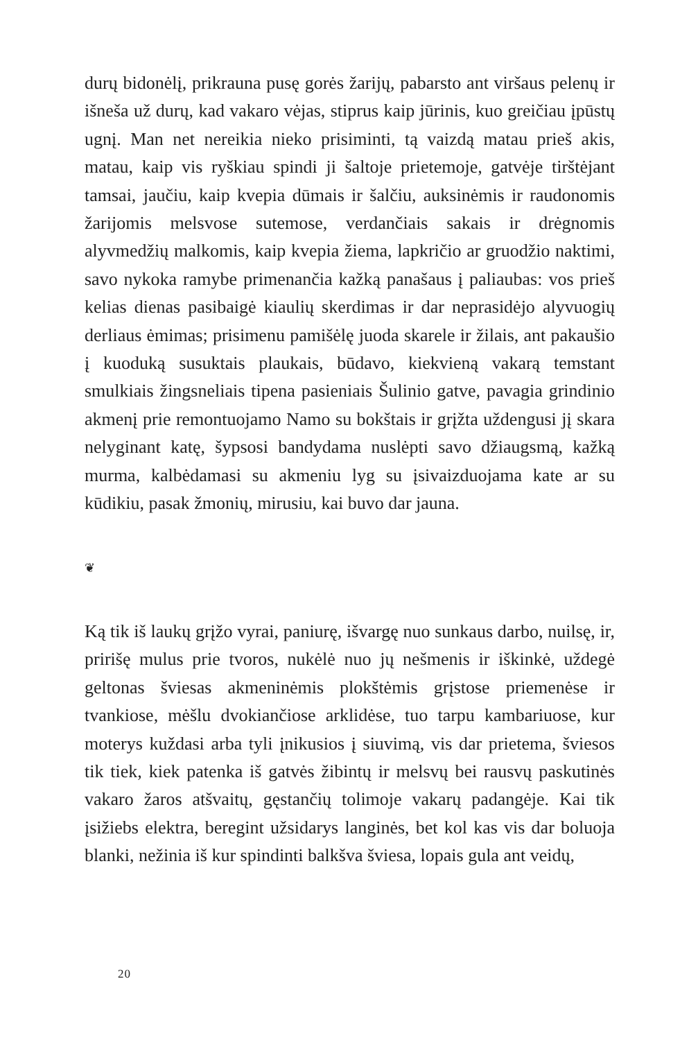durų bidonėlį, prikrauna pusę gorės žarijų, pabarsto ant viršaus pelenų ir išneša už durų, kad vakaro vėjas, stiprus kaip jūrinis, kuo greičiau įpūstų ugnį. Man net nereikia nieko prisiminti, tą vaizdą matau prieš akis, matau, kaip vis ryškiau spindi ji šaltoje prietemoje, gatvėje tirštėjant tamsai, jaučiu, kaip kvepia dūmais ir šalčiu, auksinėmis ir raudonomis žarijomis melsvose sutemose, verdančiais sakais ir drėgnomis alyvmedžių malkomis, kaip kvepia žiema, lapkričio ar gruodžio naktimi, savo nykoka ramybe primenančia kažką panašaus į paliaubas: vos prieš kelias dienas pasibaigė kiaulių skerdimas ir dar neprasidėjo alyvuogių derliaus ėmimas; prisimenu pamišėlę juoda skarele ir žilais, ant pakaušio į kuoduką susuktais plaukais, būdavo, kiekvieną vakarą temstant smulkiais žingsneliais tipena pasieniais Šulinio gatve, pavagia grindinio akmenį prie remontuojamo Namo su bokštais ir grįžta uždengusi jį skara nelyginant katę, šypsosi bandydama nuslėpti savo džiaugsmą, kažką murma, kalbėdamasi su akmeniu lyg su įsivaizduojama kate ar su kūdikiu, pasak žmonių, mirusiu, kai buvo dar jauna.
❦
Ką tik iš laukų grįžo vyrai, paniurę, išvargę nuo sunkaus darbo, nuilsę, ir, pririšę mulus prie tvoros, nukėlė nuo jų nešmenis ir iškinkė, uždegė geltonas šviesas akmeninėmis plokštėmis grįstose priemenėse ir tvankiose, mėšlu dvokiančiose arklidėse, tuo tarpu kambariuose, kur moterys kuždasi arba tyli įnikusios į siuvimą, vis dar prietema, šviesos tik tiek, kiek patenka iš gatvės žibintų ir melsvų bei rausvų paskutinės vakaro žaros atšvaitų, gęstančių tolimoje vakarų padangėje. Kai tik įsižiebs elektra, beregint užsidarys langinės, bet kol kas vis dar boluoja blanki, nežinia iš kur spindinti balkšva šviesa, lopais gula ant veidų,
20